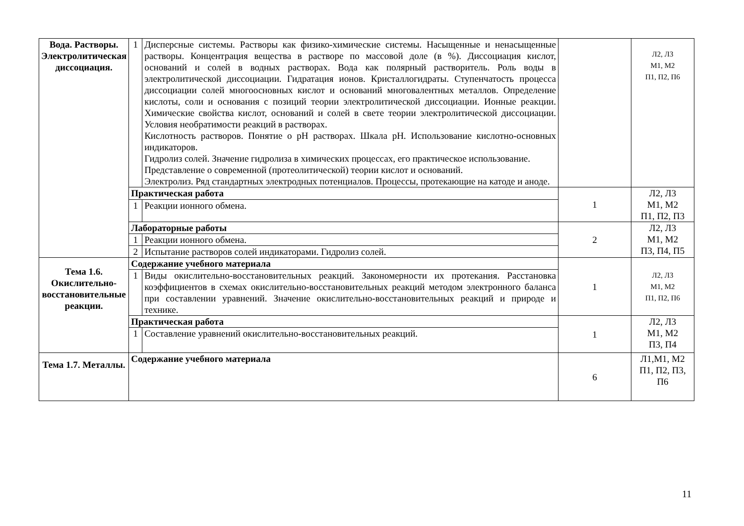| Вода. Растворы. Электролитическая диссоциация. | 1 | Дисперсные системы. Растворы как физико-химические системы. Насыщенные и ненасыщенные растворы. Концентрация вещества в растворе по массовой доле (в %). Диссоциация кислот, оснований и солей в водных растворах. Вода как полярный растворитель. Роль воды в электролитической диссоциации. Гидратация ионов. Кристаллогидраты. Ступенчатость процесса диссоциации солей многоосновных кислот и оснований многовалентных металлов. Определение кислоты, соли и основания с позиций теории электролитической диссоциации. Ионные реакции. Химические свойства кислот, оснований и солей в свете теории электролитической диссоциации. Условия необратимости реакций в растворах. Кислотность растворов. Понятие о рН растворах. Шкала рН. Использование кислотно-основных индикаторов. Гидролиз солей. Значение гидролиза в химических процессах, его практическое использование. Представление о современной (протеолитической) теории кислот и оснований. Электролиз. Ряд стандартных электродных потенциалов. Процессы, протекающие на катоде и аноде. | | Л2, Л3 М1, М2 П1, П2, П6 |
| | Практическая работа | | 1 | Л2, Л3 М1, М2 П1, П2, П3 |
| | 1 | Реакции ионного обмена. | | |
| | Лабораторные работы | | 2 | Л2, Л3 М1, М2 П3, П4, П5 |
| | 1 | Реакции ионного обмена. | | |
| | 2 | Испытание растворов солей индикаторами. Гидролиз солей. | | |
| Тема 1.6. Окислительно-восстановительные реакции. | Содержание учебного материала | | 1 | Л2, Л3 М1, М2 П1, П2, П6 |
| | 1 | Виды окислительно-восстановительных реакций. Закономерности их протекания. Расстановка коэффициентов в схемах окислительно-восстановительных реакций методом электронного баланса при составлении уравнений. Значение окислительно-восстановительных реакций и природе и технике. | | |
| | Практическая работа | | 1 | Л2, Л3 М1, М2 П3, П4 |
| | 1 | Составление уравнений окислительно-восстановительных реакций. | | |
| Тема 1.7. Металлы. | Содержание учебного материала | | 6 | Л1,М1, М2 П1, П2, П3, П6 |
11